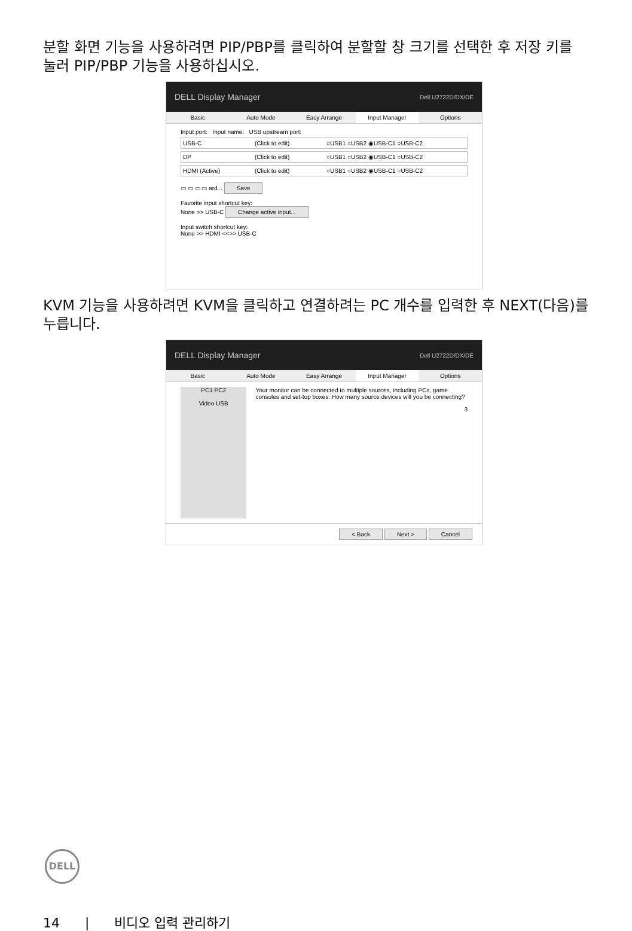분할 화면 기능을 사용하려면 PIP/PBP를 클릭하여 분할할 창 크기를 선택한 후 저장 키를 눌러 PIP/PBP 기능을 사용하십시오.
DELL Display Manager Dell U2722D/DX/DE
Basic Auto Mode Easy Arrange Input Manager Options
Input port: Input name: USB upstream port:
USB-C (Click to edit) ○USB1 ○USB2 ◉USB-C1 ○USB-C2
DP (Click to edit) ○USB1 ○USB2 ◉USB-C1 ○USB-C2
HDMI (Active) (Click to edit) ○USB1 ○USB2 ◉USB-C1 ○USB-C2
▭ ▭ ▭ ▭ ard... Save
Favorite input shortcut key:
None >> USB-C Change active input...
Input switch shortcut key:
None >> HDMI <<>> USB-C
KVM 기능을 사용하려면 KVM을 클릭하고 연결하려는 PC 개수를 입력한 후 NEXT(다음)를 누릅니다.
DELL Display Manager Dell U2722D/DX/DE
Basic Auto Mode Easy Arrange Input Manager Options
PC1 PC2
Video USB
Your monitor can be connected to multiple sources, including PCs, game consoles and set-top boxes. How many source devices will you be connecting?
3
< Back Next > Cancel
DELL
14 | 비디오 입력 관리하기